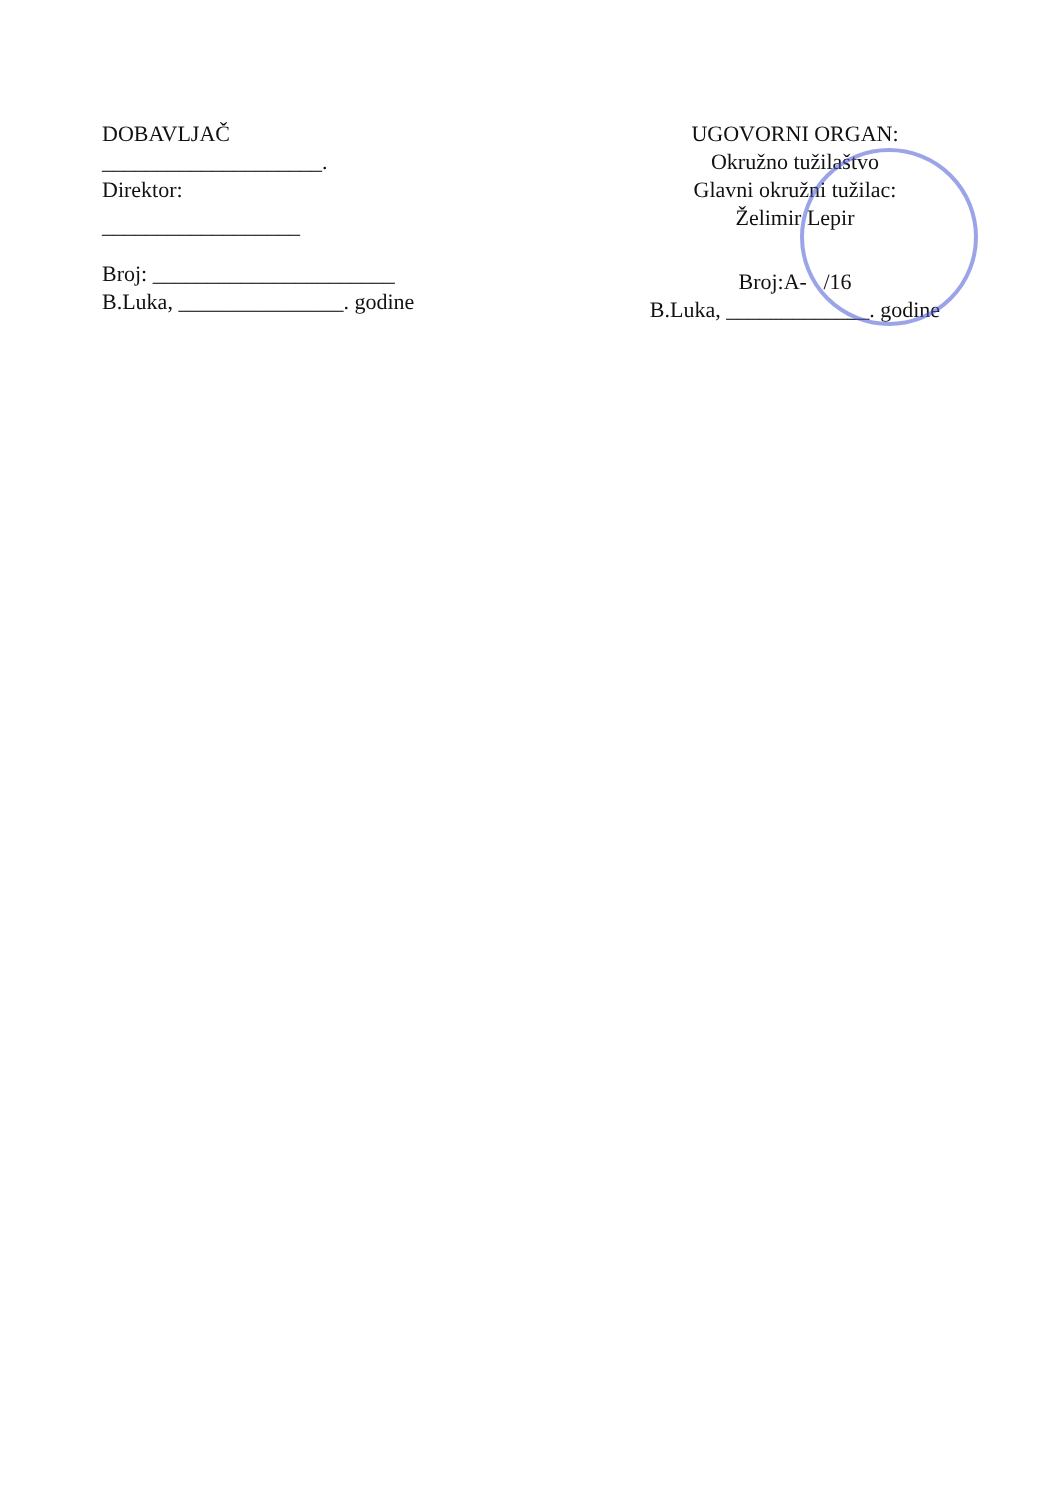DOBAVLJAČ
____________________.
Direktor:
__________________
Broj: ______________________
B.Luka, _______________. godine
UGOVORNI ORGAN:
Okružno tužilaštvo
Glavni okružni tužilac:
Želimir Lepir
Broj:A- /16
B.Luka, _____________. godine